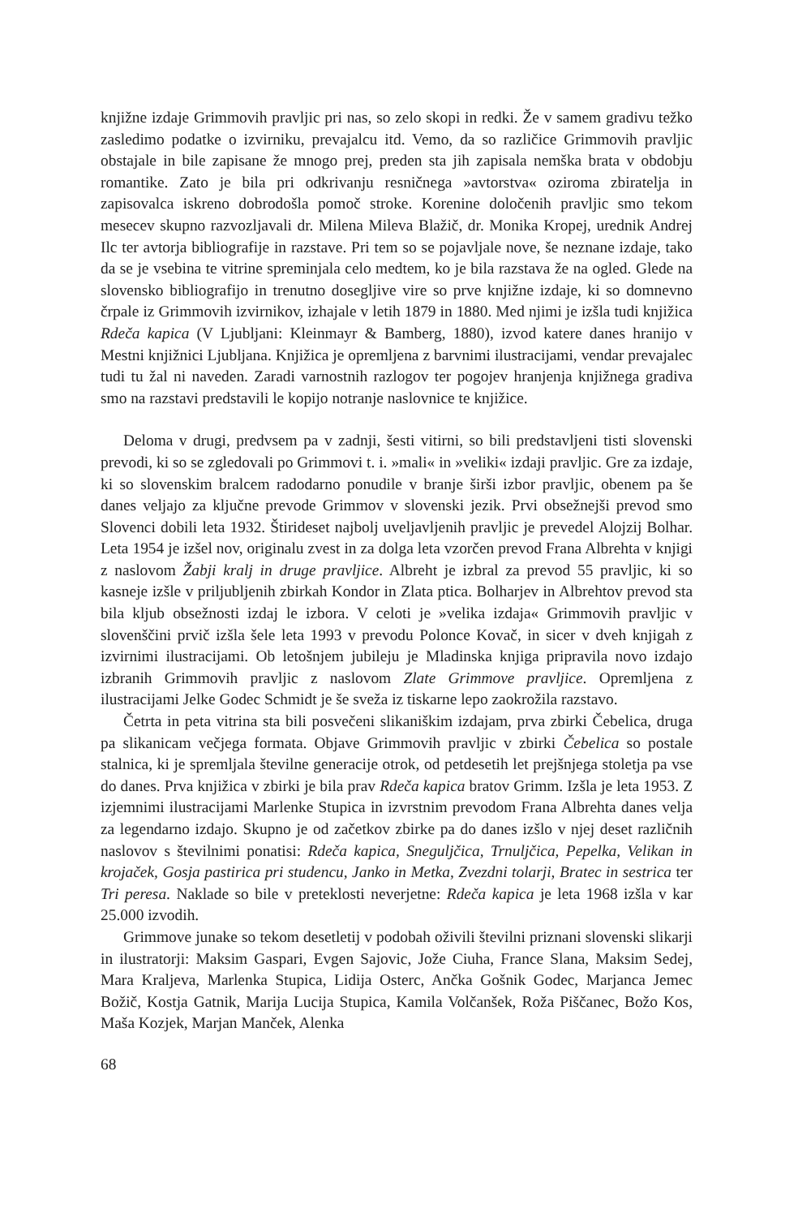knjižne izdaje Grimmovih pravljic pri nas, so zelo skopi in redki. Že v samem gradivu težko zasledimo podatke o izvirniku, prevajalcu itd. Vemo, da so različice Grimmovih pravljic obstajale in bile zapisane že mnogo prej, preden sta jih zapisala nemška brata v obdobju romantike. Zato je bila pri odkrivanju resničnega »avtorstva« oziroma zbiratelja in zapisovalca iskreno dobrodošla pomoč stroke. Korenine določenih pravljic smo tekom mesecev skupno razvozljavali dr. Milena Mileva Blažič, dr. Monika Kropej, urednik Andrej Ilc ter avtorja bibliografije in razstave. Pri tem so se pojavljale nove, še neznane izdaje, tako da se je vsebina te vitrine spreminjala celo medtem, ko je bila razstava že na ogled. Glede na slovensko bibliografijo in trenutno dosegljive vire so prve knjižne izdaje, ki so domnevno črpale iz Grimmovih izvirnikov, izhajale v letih 1879 in 1880. Med njimi je izšla tudi knjižica Rdeča kapica (V Ljubljani: Kleinmayr & Bamberg, 1880), izvod katere danes hranijo v Mestni knjižnici Ljubljana. Knjižica je opremljena z barvnimi ilustracijami, vendar prevajalec tudi tu žal ni naveden. Zaradi varnostnih razlogov ter pogojev hranjenja knjižnega gradiva smo na razstavi predstavili le kopijo notranje naslovnice te knjižice.
Deloma v drugi, predvsem pa v zadnji, šesti vitirni, so bili predstavljeni tisti slovenski prevodi, ki so se zgledovali po Grimmovi t. i. »mali« in »veliki« izdaji pravljic. Gre za izdaje, ki so slovenskim bralcem radodarno ponudile v branje širši izbor pravljic, obenem pa še danes veljajo za ključne prevode Grimmov v slovenski jezik. Prvi obsežnejši prevod smo Slovenci dobili leta 1932. Štirideset najbolj uveljavljenih pravljic je prevedel Alojzij Bolhar. Leta 1954 je izšel nov, originalu zvest in za dolga leta vzorčen prevod Frana Albrehta v knjigi z naslovom Žabji kralj in druge pravljice. Albreht je izbral za prevod 55 pravljic, ki so kasneje izšle v priljubljenih zbirkah Kondor in Zlata ptica. Bolharjev in Albrehtov prevod sta bila kljub obsežnosti izdaj le izbora. V celoti je »velika izdaja« Grimmovih pravljic v slovenščini prvič izšla šele leta 1993 v prevodu Polonce Kovač, in sicer v dveh knjigah z izvirnimi ilustracijami. Ob letošnjem jubileju je Mladinska knjiga pripravila novo izdajo izbranih Grimmovih pravljic z naslovom Zlate Grimmove pravljice. Opremljena z ilustracijami Jelke Godec Schmidt je še sveža iz tiskarne lepo zaokrožila razstavo.
Četrta in peta vitrina sta bili posvečeni slikaniškim izdajam, prva zbirki Čebelica, druga pa slikanicam večjega formata. Objave Grimmovih pravljic v zbirki Čebelica so postale stalnica, ki je spremljala številne generacije otrok, od petdesetih let prejšnjega stoletja pa vse do danes. Prva knjižica v zbirki je bila prav Rdeča kapica bratov Grimm. Izšla je leta 1953. Z izjemnimi ilustracijami Marlenke Stupica in izvrstnim prevodom Frana Albrehta danes velja za legendarno izdajo. Skupno je od začetkov zbirke pa do danes izšlo v njej deset različnih naslovov s številnimi ponatisi: Rdeča kapica, Sneguljčica, Trnuljčica, Pepelka, Velikan in krojaček, Gosja pastirica pri studencu, Janko in Metka, Zvezdni tolarji, Bratec in sestrica ter Tri peresa. Naklade so bile v preteklosti neverjetne: Rdeča kapica je leta 1968 izšla v kar 25.000 izvodih.
Grimmove junake so tekom desetletij v podobah oživili številni priznani slovenski slikarji in ilustratorji: Maksim Gaspari, Evgen Sajovic, Jože Ciuha, France Slana, Maksim Sedej, Mara Kraljeva, Marlenka Stupica, Lidija Osterc, Ančka Gošnik Godec, Marjanca Jemec Božič, Kostja Gatnik, Marija Lucija Stupica, Kamila Volčanšek, Rožа Piščanec, Božo Kos, Maša Kozjek, Marjan Manček, Alenka
68